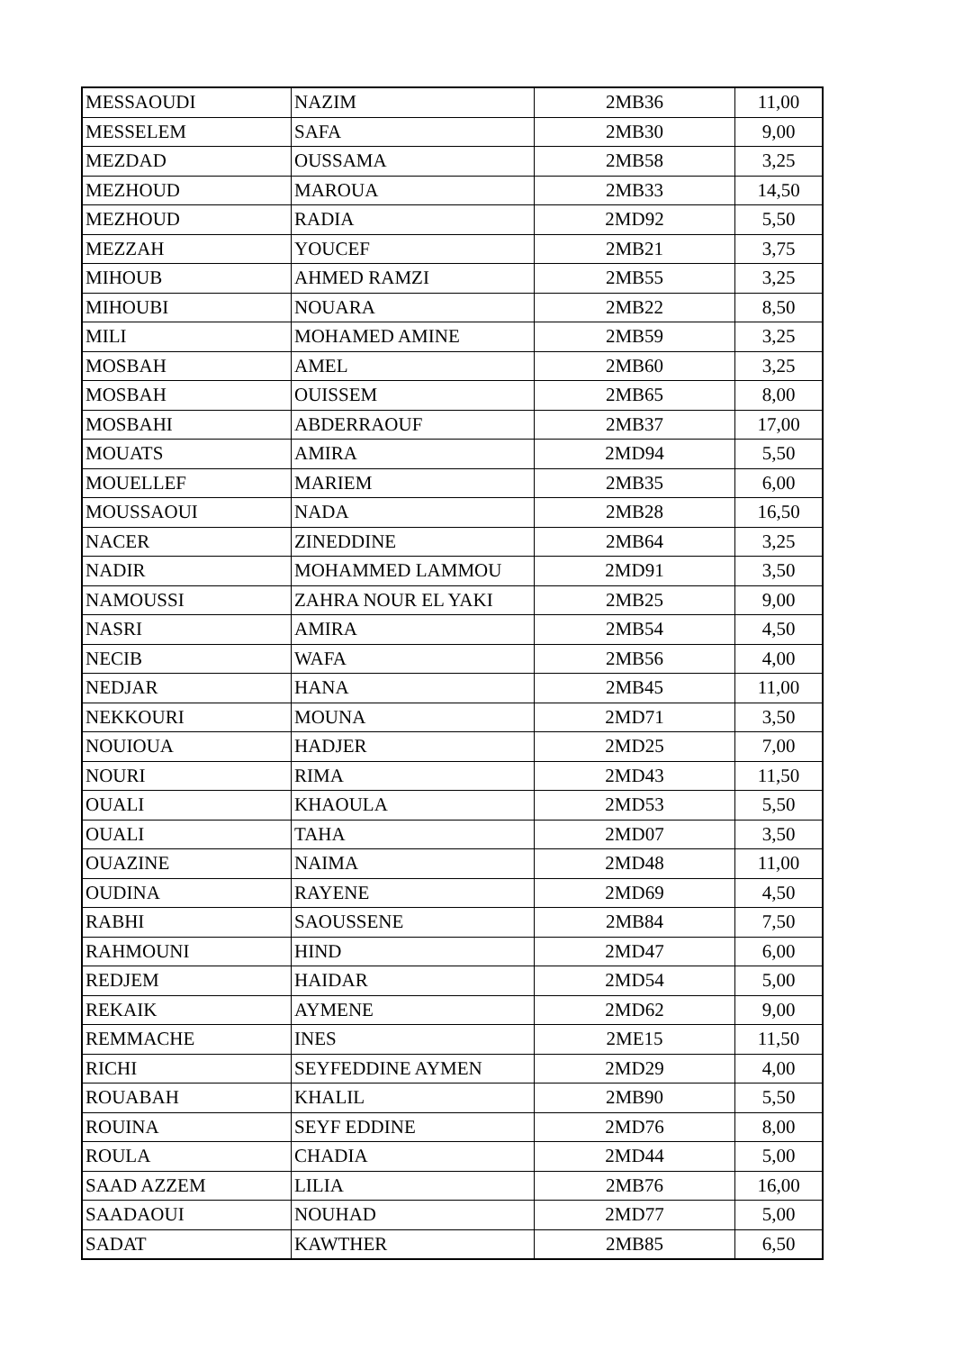| MESSAOUDI | NAZIM | 2MB36 | 11,00 |
| MESSELEM | SAFA | 2MB30 | 9,00 |
| MEZDAD | OUSSAMA | 2MB58 | 3,25 |
| MEZHOUD | MAROUA | 2MB33 | 14,50 |
| MEZHOUD | RADIA | 2MD92 | 5,50 |
| MEZZAH | YOUCEF | 2MB21 | 3,75 |
| MIHOUB | AHMED RAMZI | 2MB55 | 3,25 |
| MIHOUBI | NOUARA | 2MB22 | 8,50 |
| MILI | MOHAMED AMINE | 2MB59 | 3,25 |
| MOSBAH | AMEL | 2MB60 | 3,25 |
| MOSBAH | OUISSEM | 2MB65 | 8,00 |
| MOSBAHI | ABDERRAOUF | 2MB37 | 17,00 |
| MOUATS | AMIRA | 2MD94 | 5,50 |
| MOUELLEF | MARIEM | 2MB35 | 6,00 |
| MOUSSAOUI | NADA | 2MB28 | 16,50 |
| NACER | ZINEDDINE | 2MB64 | 3,25 |
| NADIR | MOHAMMED LAMMOU | 2MD91 | 3,50 |
| NAMOUSSI | ZAHRA NOUR EL YAKI | 2MB25 | 9,00 |
| NASRI | AMIRA | 2MB54 | 4,50 |
| NECIB | WAFA | 2MB56 | 4,00 |
| NEDJAR | HANA | 2MB45 | 11,00 |
| NEKKOURI | MOUNA | 2MD71 | 3,50 |
| NOUIOUA | HADJER | 2MD25 | 7,00 |
| NOURI | RIMA | 2MD43 | 11,50 |
| OUALI | KHAOULA | 2MD53 | 5,50 |
| OUALI | TAHA | 2MD07 | 3,50 |
| OUAZINE | NAIMA | 2MD48 | 11,00 |
| OUDINA | RAYENE | 2MD69 | 4,50 |
| RABHI | SAOUSSENE | 2MB84 | 7,50 |
| RAHMOUNI | HIND | 2MD47 | 6,00 |
| REDJEM | HAIDAR | 2MD54 | 5,00 |
| REKAIK | AYMENE | 2MD62 | 9,00 |
| REMMACHE | INES | 2ME15 | 11,50 |
| RICHI | SEYFEDDINE AYMEN | 2MD29 | 4,00 |
| ROUABAH | KHALIL | 2MB90 | 5,50 |
| ROUINA | SEYF EDDINE | 2MD76 | 8,00 |
| ROULA | CHADIA | 2MD44 | 5,00 |
| SAAD AZZEM | LILIA | 2MB76 | 16,00 |
| SAADAOUI | NOUHAD | 2MD77 | 5,00 |
| SADAT | KAWTHER | 2MB85 | 6,50 |